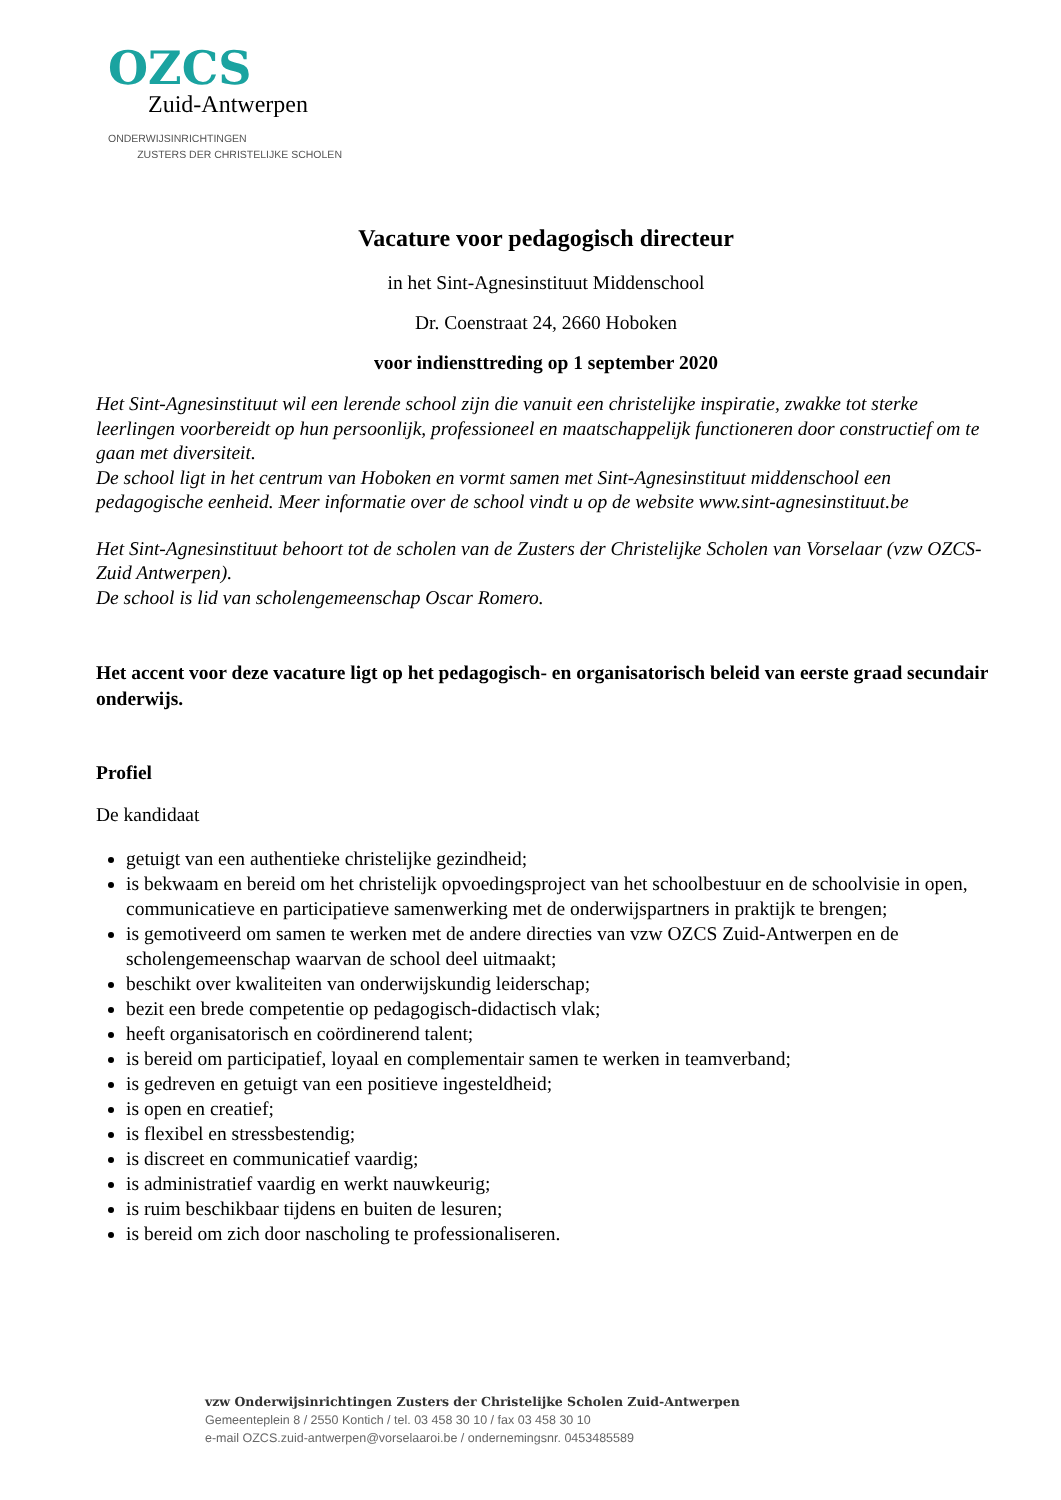OZCS
Zuid-Antwerpen
ONDERWIJSINRICHTINGEN
ZUSTERS DER CHRISTELIJKE SCHOLEN
Vacature voor pedagogisch directeur
in het Sint-Agnesinstituut Middenschool
Dr. Coenstraat 24, 2660 Hoboken
voor indiensttreding op 1 september 2020
Het Sint-Agnesinstituut wil een lerende school zijn die vanuit een christelijke inspiratie, zwakke tot sterke leerlingen voorbereidt op hun persoonlijk, professioneel en maatschappelijk functioneren door constructief om te gaan met diversiteit.
De school ligt in het centrum van Hoboken en vormt samen met Sint-Agnesinstituut middenschool een pedagogische eenheid. Meer informatie over de school vindt u op de website www.sint-agnesinstituut.be
Het Sint-Agnesinstituut behoort tot de scholen van de Zusters der Christelijke Scholen van Vorselaar (vzw OZCS-Zuid Antwerpen).
De school is lid van scholengemeenschap Oscar Romero.
Het accent voor deze vacature ligt op het pedagogisch- en organisatorisch beleid van eerste graad secundair onderwijs.
Profiel
De kandidaat
getuigt van een authentieke christelijke gezindheid;
is bekwaam en bereid om het christelijk opvoedingsproject van het schoolbestuur en de schoolvisie in open, communicatieve en participatieve samenwerking met de onderwijspartners in praktijk te brengen;
is gemotiveerd om samen te werken met de andere directies van vzw OZCS Zuid-Antwerpen en de scholengemeenschap waarvan de school deel uitmaakt;
beschikt over kwaliteiten van onderwijskundig leiderschap;
bezit een brede competentie op pedagogisch-didactisch vlak;
heeft organisatorisch en coördinerend talent;
is bereid om participatief, loyaal en complementair samen te werken in teamverband;
is gedreven en getuigt van een positieve ingesteldheid;
is open en creatief;
is flexibel en stressbestendig;
is discreet en communicatief vaardig;
is administratief vaardig en werkt nauwkeurig;
is ruim beschikbaar tijdens en buiten de lesuren;
is bereid om zich door nascholing te professionaliseren.
vzw Onderwijsinrichtingen Zusters der Christelijke Scholen Zuid-Antwerpen
Gemeenteplein 8 / 2550 Kontich / tel. 03 458 30 10 / fax 03 458 30 10
e-mail OZCS.zuid-antwerpen@vorselaaroi.be / ondernemingsnr. 0453485589